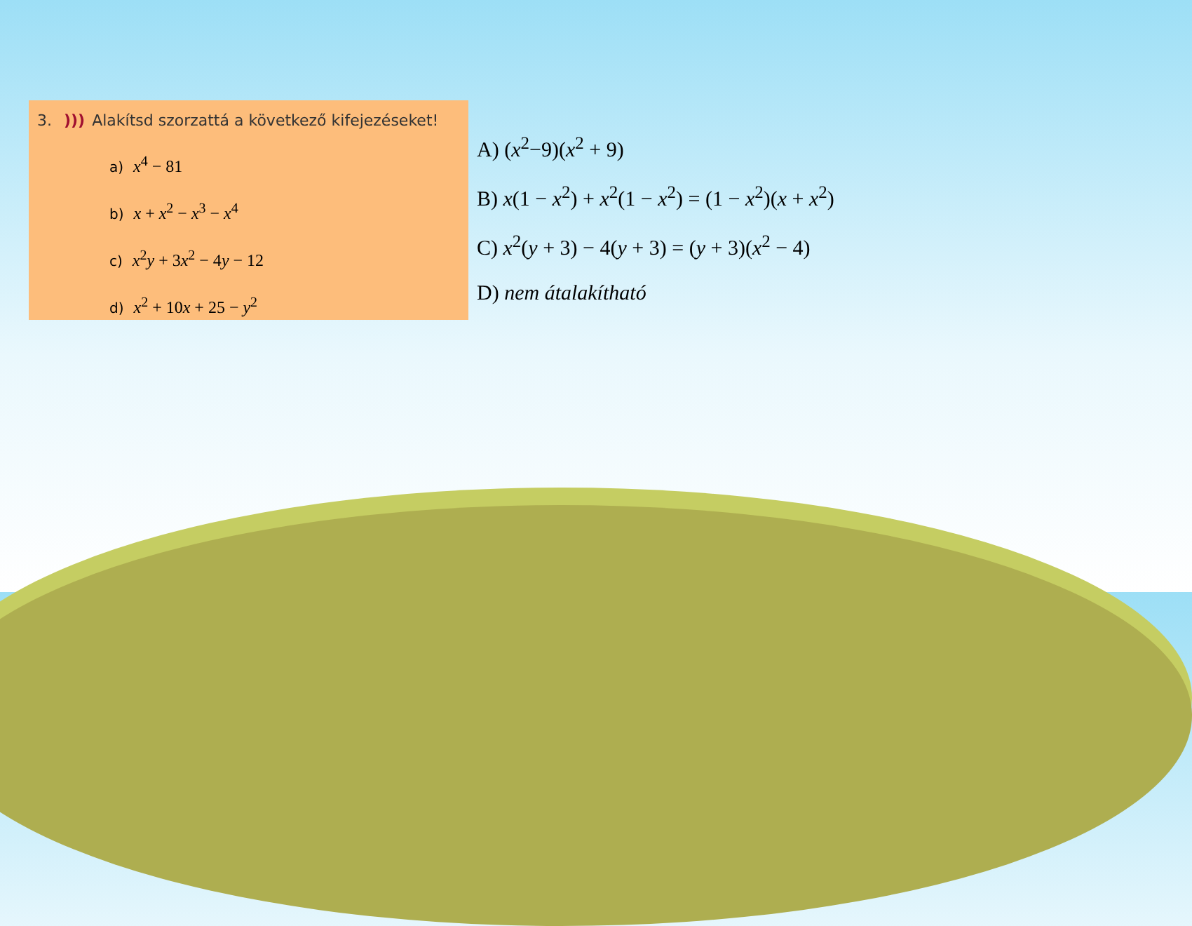3. ))) Alakítsd szorzattá a következő kifejezéseket!
a) x<sup>4</sup> − 81
b) x + x<sup>2</sup> − x<sup>3</sup> − x<sup>4</sup>
c) x<sup>2</sup>y + 3x<sup>2</sup> − 4y − 12
d) x<sup>2</sup> + 10x + 25 − y<sup>2</sup>
A) (x<sup>2</sup>−9)(x<sup>2</sup> + 9)
B) x(1 − x<sup>2</sup>) + x<sup>2</sup>(1 − x<sup>2</sup>) = (1 − x<sup>2</sup>)(x + x<sup>2</sup>)
C) x<sup>2</sup>(y + 3) − 4(y + 3) = (y + 3)(x<sup>2</sup> − 4)
D) nem átalakítható